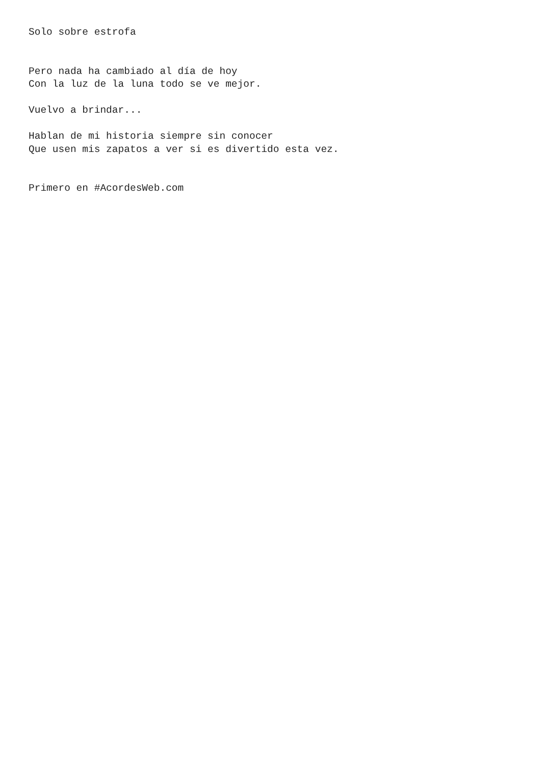Solo sobre estrofa


Pero nada ha cambiado al día de hoy
Con la luz de la luna todo se ve mejor.

Vuelvo a brindar...

Hablan de mi historia siempre sin conocer
Que usen mis zapatos a ver si es divertido esta vez.


Primero en #AcordesWeb.com